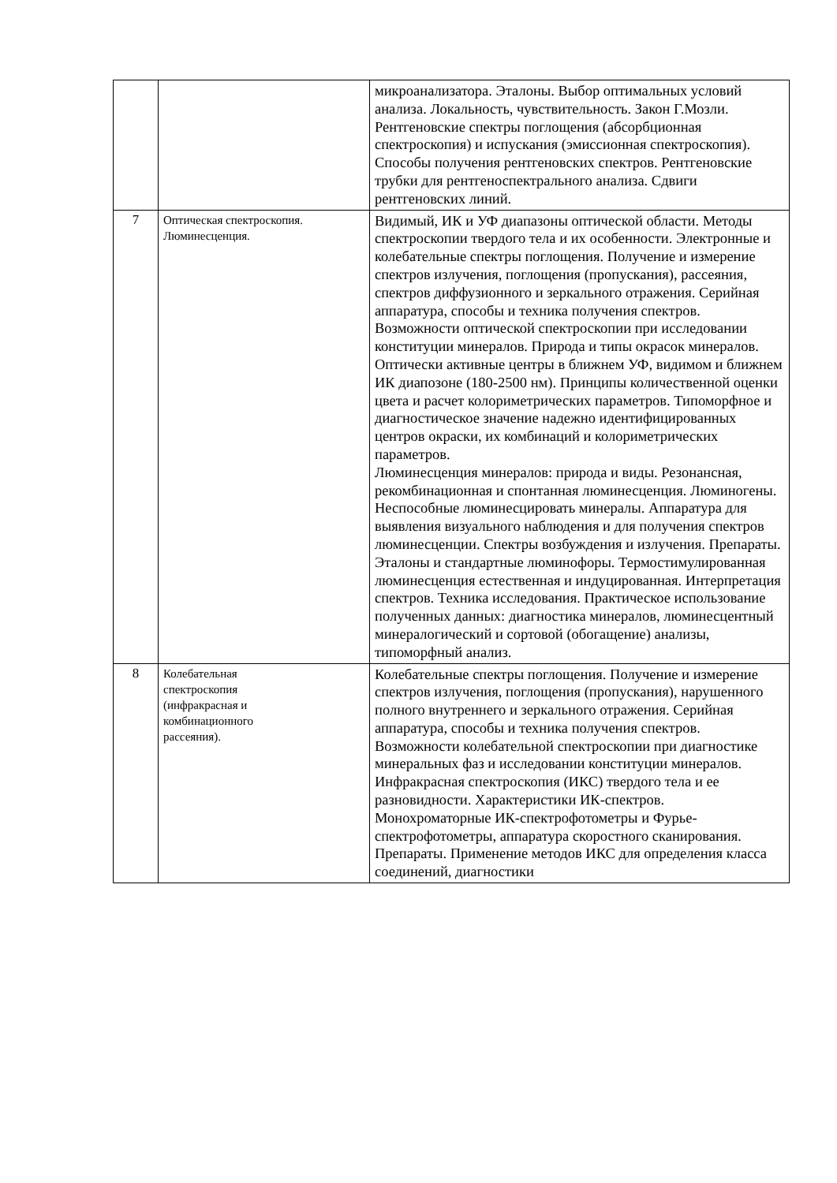| | | микроанализатора. Эталоны. Выбор оптимальных условий анализа. Локальность, чувствительность. Закон Г.Мозли. Рентгеновские спектры поглощения (абсорбционная спектроскопия) и испускания (эмиссионная спектроскопия). Способы получения рентгеновских спектров. Рентгеновские трубки для рентгеноспектрального анализа. Сдвиги рентгеновских линий. |
| 7 | Оптическая спектроскопия. Люминесценция. | Видимый, ИК и УФ диапазоны оптической области. Методы спектроскопии твердого тела и их особенности. Электронные и колебательные спектры поглощения. Получение и измерение спектров излучения, поглощения (пропускания), рассеяния, спектров диффузионного и зеркального отражения. Серийная аппаратура, способы и техника получения спектров. Возможности оптической спектроскопии при исследовании конституции минералов. Природа и типы окрасок минералов. Оптически активные центры в ближнем УФ, видимом и ближнем ИК диапозоне (180-2500 нм). Принципы количественной оценки цвета и расчет колориметрических параметров. Типоморфное и диагностическое значение надежно идентифицированных центров окраски, их комбинаций и колориметрических параметров. Люминесценция минералов: природа и виды. Резонансная, рекомбинационная и спонтанная люминесценция. Люминогены. Неспособные люминесцировать минералы. Аппаратура для выявления визуального наблюдения и для получения спектров люминесценции. Спектры возбуждения и излучения. Препараты. Эталоны и стандартные люминофоры. Термостимулированная люминесценция естественная и индуцированная. Интерпретация спектров. Техника исследования. Практическое использование полученных данных: диагностика минералов, люминесцентный минералогический и сортовой (обогащение) анализы, типоморфный анализ. |
| 8 | Колебательная спектроскопия (инфракрасная и комбинационного рассеяния). | Колебательные спектры поглощения. Получение и измерение спектров излучения, поглощения (пропускания), нарушенного полного внутреннего и зеркального отражения. Серийная аппаратура, способы и техника получения спектров. Возможности колебательной спектроскопии при диагностике минеральных фаз и исследовании конституции минералов. Инфракрасная спектроскопия (ИКС) твердого тела и ее разновидности. Характеристики ИК-спектров. Монохроматорные ИК-спектрофотометры и Фурье-спектрофотометры, аппаратура скоростного сканирования. Препараты. Применение методов ИКС для определения класса соединений, диагностики |